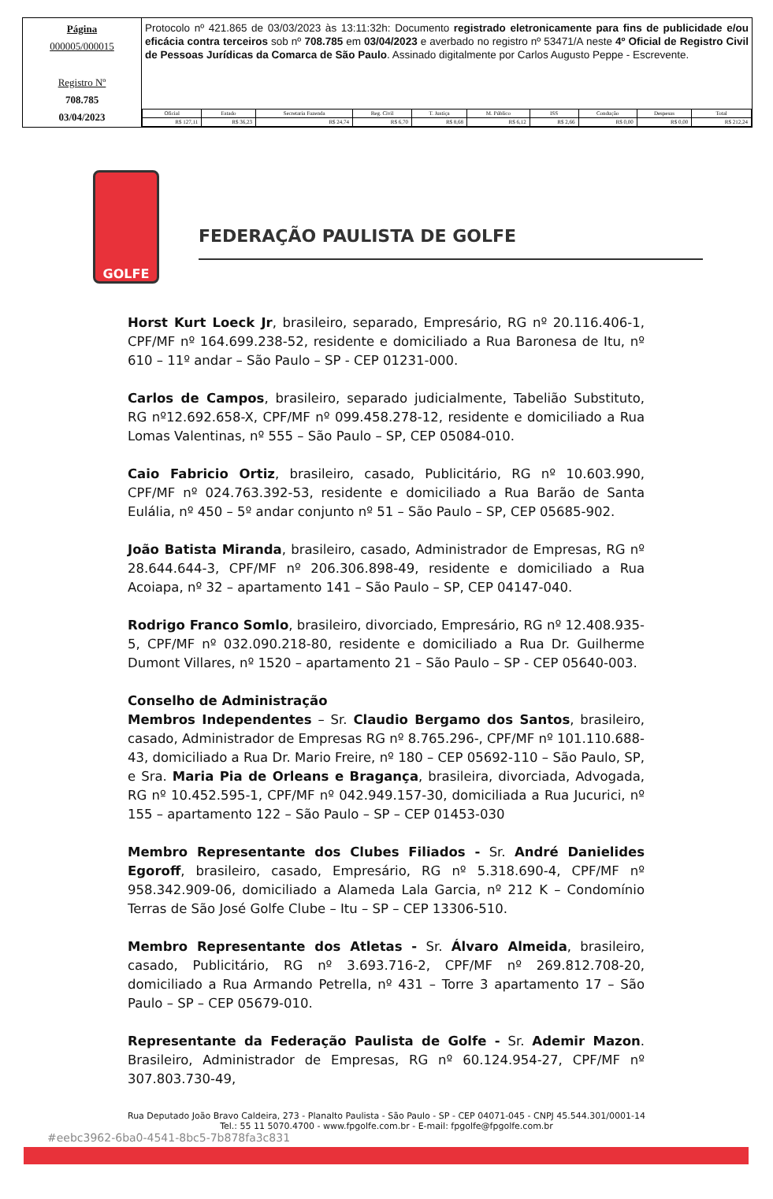Página
000005/000015
Registro Nº
708.785
03/04/2023
Protocolo nº 421.865 de 03/03/2023 às 13:11:32h: Documento registrado eletronicamente para fins de publicidade e/ou eficácia contra terceiros sob nº 708.785 em 03/04/2023 e averbado no registro nº 53471/A neste 4º Oficial de Registro Civil de Pessoas Jurídicas da Comarca de São Paulo. Assinado digitalmente por Carlos Augusto Peppe - Escrevente.
| Oficial | Estado | Secretaria Fazenda | Reg. Civil | T. Justiça | M. Público | ISS | Condução | Despesas | Total |
| --- | --- | --- | --- | --- | --- | --- | --- | --- | --- |
| R$ 127,11 | R$ 36,23 | R$ 24,74 | R$ 6,70 | R$ 8,68 | R$ 6,12 | R$ 2,66 | R$ 0,00 | R$ 0,00 | R$ 212,24 |
GOLFE
FEDERAÇÃO PAULISTA DE GOLFE
Horst Kurt Loeck Jr, brasileiro, separado, Empresário, RG nº 20.116.406-1, CPF/MF nº 164.699.238-52, residente e domiciliado a Rua Baronesa de Itu, nº 610 – 11º andar – São Paulo – SP - CEP 01231-000.
Carlos de Campos, brasileiro, separado judicialmente, Tabelião Substituto, RG nº12.692.658-X, CPF/MF nº 099.458.278-12, residente e domiciliado a Rua Lomas Valentinas, nº 555 – São Paulo – SP, CEP 05084-010.
Caio Fabricio Ortiz, brasileiro, casado, Publicitário, RG nº 10.603.990, CPF/MF nº 024.763.392-53, residente e domiciliado a Rua Barão de Santa Eulália, nº 450 – 5º andar conjunto nº 51 – São Paulo – SP, CEP 05685-902.
João Batista Miranda, brasileiro, casado, Administrador de Empresas, RG nº 28.644.644-3, CPF/MF nº 206.306.898-49, residente e domiciliado a Rua Acoiapa, nº 32 – apartamento 141 – São Paulo – SP, CEP 04147-040.
Rodrigo Franco Somlo, brasileiro, divorciado, Empresário, RG nº 12.408.935-5, CPF/MF nº 032.090.218-80, residente e domiciliado a Rua Dr. Guilherme Dumont Villares, nº 1520 – apartamento 21 – São Paulo – SP - CEP 05640-003.
Conselho de Administração
Membros Independentes – Sr. Claudio Bergamo dos Santos, brasileiro, casado, Administrador de Empresas RG nº 8.765.296-, CPF/MF nº 101.110.688-43, domiciliado a Rua Dr. Mario Freire, nº 180 – CEP 05692-110 – São Paulo, SP, e Sra. Maria Pia de Orleans e Bragança, brasileira, divorciada, Advogada, RG nº 10.452.595-1, CPF/MF nº 042.949.157-30, domiciliada a Rua Jucurici, nº 155 – apartamento 122 – São Paulo – SP – CEP 01453-030
Membro Representante dos Clubes Filiados - Sr. André Danielides Egoroff, brasileiro, casado, Empresário, RG nº 5.318.690-4, CPF/MF nº 958.342.909-06, domiciliado a Alameda Lala Garcia, nº 212 K – Condomínio Terras de São José Golfe Clube – Itu – SP – CEP 13306-510.
Membro Representante dos Atletas - Sr. Álvaro Almeida, brasileiro, casado, Publicitário, RG nº 3.693.716-2, CPF/MF nº 269.812.708-20, domiciliado a Rua Armando Petrella, nº 431 – Torre 3 apartamento 17 – São Paulo – SP – CEP 05679-010.
Representante da Federação Paulista de Golfe - Sr. Ademir Mazon. Brasileiro, Administrador de Empresas, RG nº 60.124.954-27, CPF/MF nº 307.803.730-49,
Rua Deputado João Bravo Caldeira, 273 - Planalto Paulista - São Paulo - SP - CEP 04071-045 - CNPJ 45.544.301/0001-14
Tel.: 55 11 5070.4700 - www.fpgolfe.com.br - E-mail: fpgolfe@fpgolfe.com.br
#eebc3962-6ba0-4541-8bc5-7b878fa3c831